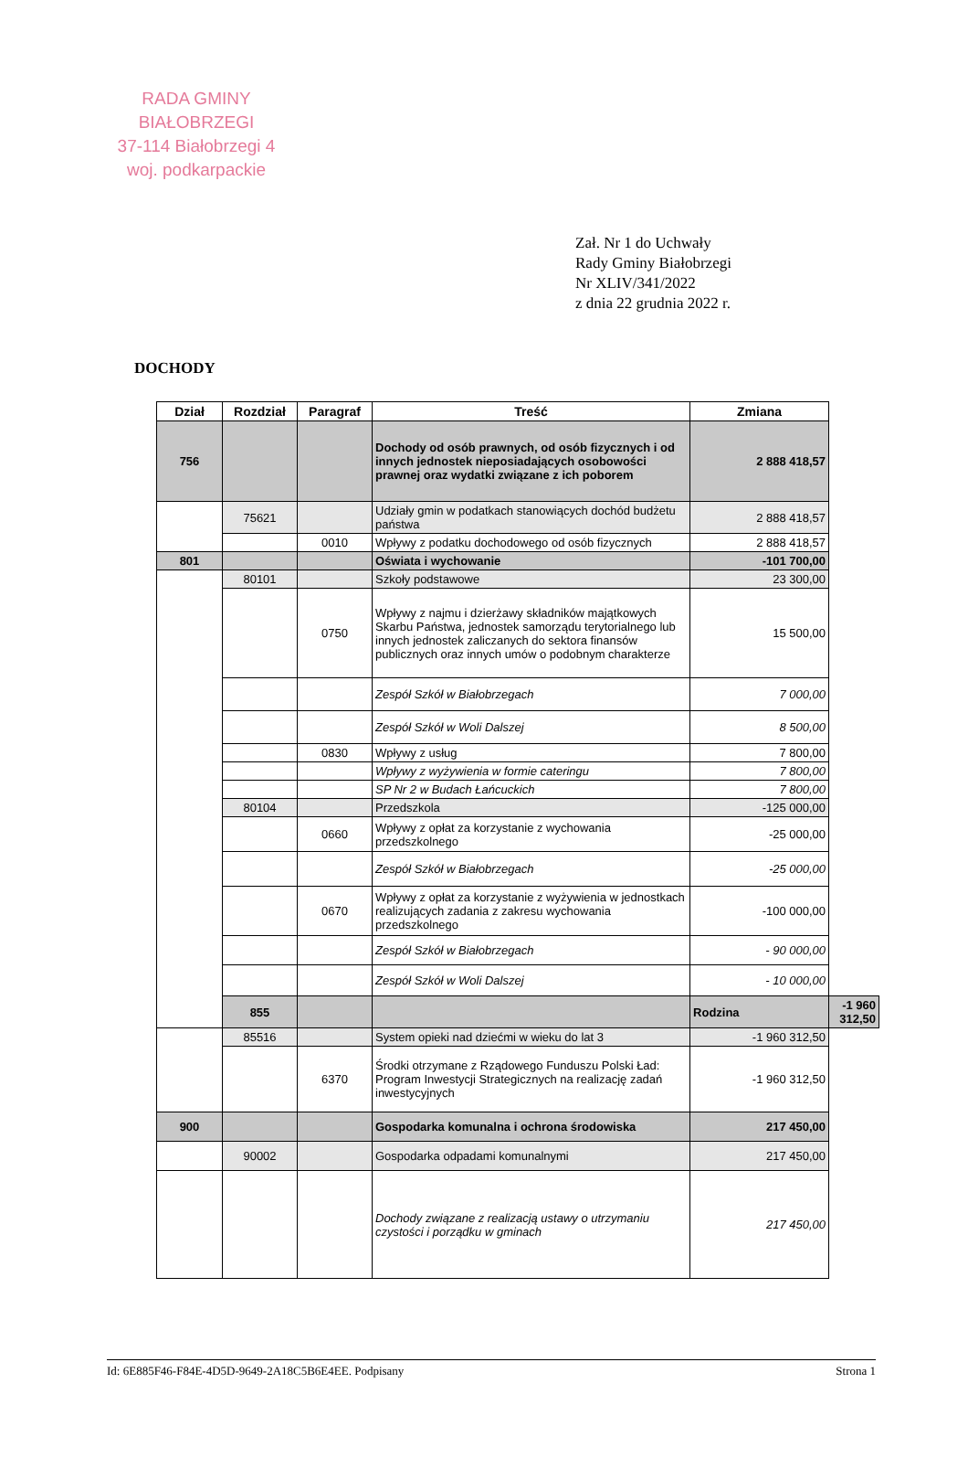RADA GMINY BIAŁOBRZEGI
37-114 Białobrzegi 4
woj. podkarpackie
Zał. Nr 1 do Uchwały
Rady Gminy Białobrzegi
Nr XLIV/341/2022
z dnia 22 grudnia 2022 r.
DOCHODY
| Dział | Rozdział | Paragraf | Treść | Zmiana | |
| --- | --- | --- | --- | --- | --- |
| 756 | | | Dochody od osób prawnych, od osób fizycznych i od innych jednostek nieposiadających osobowości prawnej oraz wydatki związane z ich poborem | 2 888 418,57 | |
| | 75621 | | Udziały gmin w podatkach stanowiących dochód budżetu państwa | 2 888 418,57 | |
| | | 0010 | Wpływy z podatku dochodowego od osób fizycznych | 2 888 418,57 | |
| 801 | | | Oświata i wychowanie | -101 700,00 | |
| | 80101 | | Szkoły podstawowe | 23 300,00 | |
| | | 0750 | Wpływy z najmu i dzierżawy składników majątkowych Skarbu Państwa, jednostek samorządu terytorialnego lub innych jednostek zaliczanych do sektora finansów publicznych oraz innych umów o podobnym charakterze | 15 500,00 | |
| | | | Zespół Szkół w Białobrzegach | 7 000,00 | |
| | | | Zespół Szkół w Woli Dalszej | 8 500,00 | |
| | | 0830 | Wpływy z usług | 7 800,00 | |
| | | | Wpływy z wyżywienia w formie cateringu | 7 800,00 | |
| | | | SP Nr 2 w Budach Łańcuckich | 7 800,00 | |
| | 80104 | | Przedszkola | -125 000,00 | |
| | | 0660 | Wpływy z opłat za korzystanie z wychowania przedszkolnego | -25 000,00 | |
| | | | Zespół Szkół w Białobrzegach | -25 000,00 | |
| | | 0670 | Wpływy z opłat za korzystanie z wyżywienia w jednostkach realizujących zadania z zakresu wychowania przedszkolnego | -100 000,00 | |
| | | | Zespół Szkół w Białobrzegach | - 90 000,00 | |
| | | | Zespół Szkół w Woli Dalszej | - 10 000,00 | |
| | 855 | | | Rodzina | -1 960 312,50 |
| | 85516 | | System opieki nad dziećmi w wieku do lat 3 | -1 960 312,50 | |
| | | 6370 | Środki otrzymane z Rządowego Funduszu Polski Ład: Program Inwestycji Strategicznych na realizację zadań inwestycyjnych | -1 960 312,50 | |
| 900 | | | Gospodarka komunalna i ochrona środowiska | 217 450,00 | |
| | 90002 | | Gospodarka odpadami komunalnymi | 217 450,00 | |
| | | | Dochody związane z realizacją ustawy o utrzymaniu czystości i porządku w gminach | 217 450,00 | |
Id: 6E885F46-F84E-4D5D-9649-2A18C5B6E4EE. Podpisany Strona 1